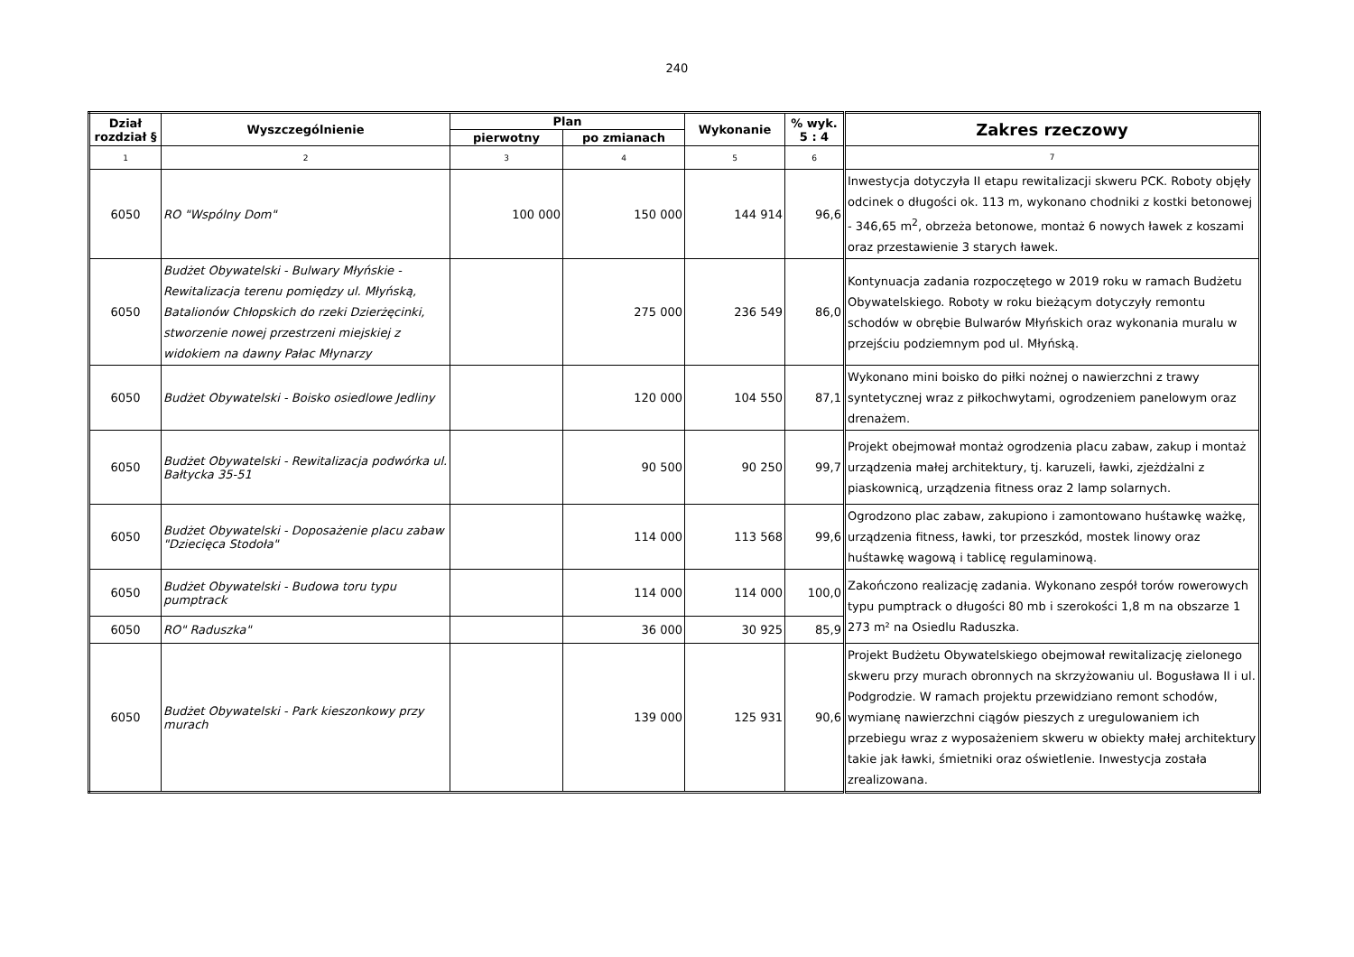240
| Dział rozdział § | Wyszczególnienie | Plan | | Wykonanie | % wyk. 5 : 4 | Zakres rzeczowy |
| --- | --- | --- | --- | --- | --- | --- |
| | | pierwotny | po zmianach | | | |
| 1 | 2 | 3 | 4 | 5 | 6 | 7 |
| 6050 | RO "Wspólny Dom" | 100 000 | 150 000 | 144 914 | 96,6 | Inwestycja dotyczyła II etapu rewitalizacji skweru PCK. Roboty objęły odcinek o długości ok. 113 m, wykonano chodniki z kostki betonowej - 346,65 m<sup>2</sup>, obrzeża betonowe, montaż 6 nowych ławek z koszami oraz przestawienie 3 starych ławek. |
| 6050 | Budżet Obywatelski - Bulwary Młyńskie - Rewitalizacja terenu pomiędzy ul. Młyńską, Batalionów Chłopskich do rzeki Dzierżęcinki, stworzenie nowej przestrzeni miejskiej z widokiem na dawny Pałac Młynarzy | | 275 000 | 236 549 | 86,0 | Kontynuacja zadania rozpoczętego w 2019 roku w ramach Budżetu Obywatelskiego. Roboty w roku bieżącym dotyczyły remontu schodów w obrębie Bulwarów Młyńskich oraz wykonania muralu w przejściu podziemnym pod ul. Młyńską. |
| 6050 | Budżet Obywatelski - Boisko osiedlowe Jedliny | | 120 000 | 104 550 | 87,1 | Wykonano mini boisko do piłki nożnej o nawierzchni z trawy syntetycznej wraz z piłkochwytami, ogrodzeniem panelowym oraz drenażem. |
| 6050 | Budżet Obywatelski - Rewitalizacja podwórka ul. Bałtycka 35-51 | | 90 500 | 90 250 | 99,7 | Projekt obejmował montaż ogrodzenia placu zabaw, zakup i montaż urządzenia małej architektury, tj. karuzeli, ławki, zjeżdżalni z piaskownicą, urządzenia fitness oraz 2 lamp solarnych. |
| 6050 | Budżet Obywatelski - Doposażenie placu zabaw "Dziecięca Stodoła" | | 114 000 | 113 568 | 99,6 | Ogrodzono plac zabaw, zakupiono i zamontowano huśtawkę ważkę, urządzenia fitness, ławki, tor przeszkód, mostek linowy oraz huśtawkę wagową i tablicę regulaminową. |
| 6050 | Budżet Obywatelski - Budowa toru typu pumptrack | | 114 000 | 114 000 | 100,0 | Zakończono realizację zadania. Wykonano zespół torów rowerowych typu pumptrack o długości 80 mb i szerokości 1,8 m na obszarze 1 273 m² na Osiedlu Raduszka. |
| 6050 | RO" Raduszka" | | 36 000 | 30 925 | 85,9 | |
| 6050 | Budżet Obywatelski - Park kieszonkowy przy murach | | 139 000 | 125 931 | 90,6 | Projekt Budżetu Obywatelskiego obejmował rewitalizację zielonego skweru przy murach obronnych na skrzyżowaniu ul. Bogusława II i ul. Podgrodzie. W ramach projektu przewidziano remont schodów, wymianę nawierzchni ciągów pieszych z uregulowaniem ich przebiegu wraz z wyposażeniem skweru w obiekty małej architektury takie jak ławki, śmietniki oraz oświetlenie. Inwestycja została zrealizowana. |